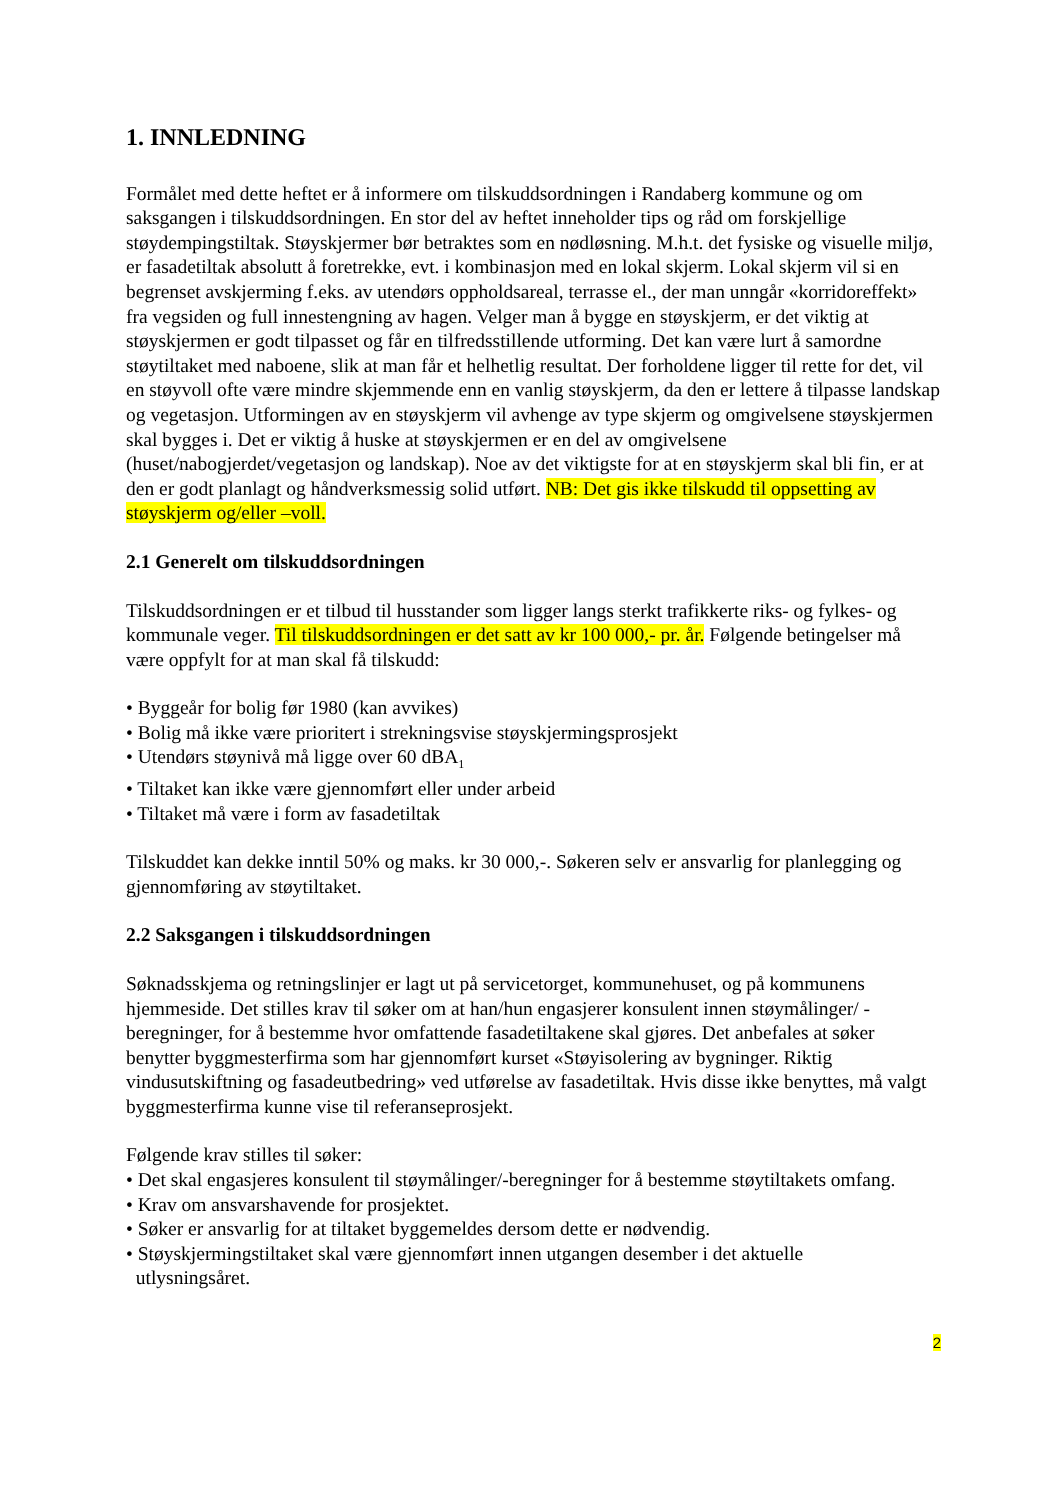1. INNLEDNING
Formålet med dette heftet er å informere om tilskuddsordningen i Randaberg kommune og om saksgangen i tilskuddsordningen. En stor del av heftet inneholder tips og råd om forskjellige støydempingstiltak. Støyskjermer bør betraktes som en nødløsning. M.h.t. det fysiske og visuelle miljø, er fasadetiltak absolutt å foretrekke, evt. i kombinasjon med en lokal skjerm. Lokal skjerm vil si en begrenset avskjerming f.eks. av utendørs oppholdsareal, terrasse el., der man unngår «korridoreffekt» fra vegsiden og full innestengning av hagen. Velger man å bygge en støyskjerm, er det viktig at støyskjermen er godt tilpasset og får en tilfredsstillende utforming. Det kan være lurt å samordne støytiltaket med naboene, slik at man får et helhetlig resultat. Der forholdene ligger til rette for det, vil en støyvoll ofte være mindre skjemmende enn en vanlig støyskjerm, da den er lettere å tilpasse landskap og vegetasjon. Utformingen av en støyskjerm vil avhenge av type skjerm og omgivelsene støyskjermen skal bygges i. Det er viktig å huske at støyskjermen er en del av omgivelsene (huset/nabogjerdet/vegetasjon og landskap). Noe av det viktigste for at en støyskjerm skal bli fin, er at den er godt planlagt og håndverksmessig solid utført. NB: Det gis ikke tilskudd til oppsetting av støyskjerm og/eller –voll.
2.1 Generelt om tilskuddsordningen
Tilskuddsordningen er et tilbud til husstander som ligger langs sterkt trafikkerte riks- og fylkes- og kommunale veger. Til tilskuddsordningen er det satt av kr 100 000,- pr. år. Følgende betingelser må være oppfylt for at man skal få tilskudd:
• Byggeår for bolig før 1980 (kan avvikes)
• Bolig må ikke være prioritert i strekningsvise støyskjermingsprosjekt
• Utendørs støynivå må ligge over 60 dBA<sub>1</sub>
• Tiltaket kan ikke være gjennomført eller under arbeid
• Tiltaket må være i form av fasadetiltak
Tilskuddet kan dekke inntil 50% og maks. kr 30 000,-. Søkeren selv er ansvarlig for planlegging og gjennomføring av støytiltaket.
2.2 Saksgangen i tilskuddsordningen
Søknadsskjema og retningslinjer er lagt ut på servicetorget, kommunehuset, og på kommunens hjemmeside. Det stilles krav til søker om at han/hun engasjerer konsulent innen støymålinger/ -beregninger, for å bestemme hvor omfattende fasadetiltakene skal gjøres. Det anbefales at søker benytter byggmesterfirma som har gjennomført kurset «Støyisolering av bygninger. Riktig vindusutskiftning og fasadeutbedring» ved utførelse av fasadetiltak. Hvis disse ikke benyttes, må valgt byggmesterfirma kunne vise til referanseprosjekt.
Følgende krav stilles til søker:
• Det skal engasjeres konsulent til støymålinger/-beregninger for å bestemme støytiltakets omfang.
• Krav om ansvarshavende for prosjektet.
• Søker er ansvarlig for at tiltaket byggemeldes dersom dette er nødvendig.
• Støyskjermingstiltaket skal være gjennomført innen utgangen desember i det aktuelle
utlysningsåret.
2